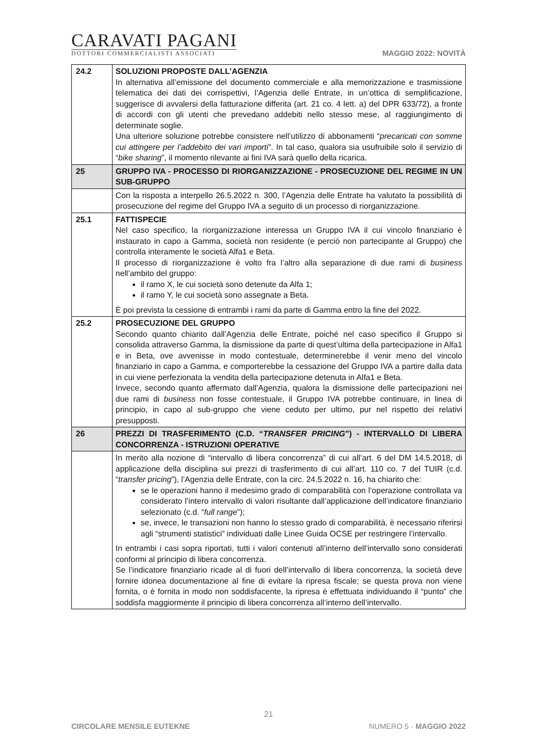CARAVATI PAGANI
DOTTORI COMMERCIALISTI ASSOCIATI
MAGGIO 2022: NOVITÀ
| 24.2 | SOLUZIONI PROPOSTE DALL’AGENZIA In alternativa all’emissione del documento commerciale e alla memorizzazione e trasmissione telematica dei dati dei corrispettivi, l’Agenzia delle Entrate, in un’ottica di semplificazione, suggerisce di avvalersi della fatturazione differita (art. 21 co. 4 lett. a) del DPR 633/72), a fronte di accordi con gli utenti che prevedano addebiti nello stesso mese, al raggiungimento di determinate soglie. Una ulteriore soluzione potrebbe consistere nell’utilizzo di abbonamenti “ precaricati con somme cui attingere per l’addebito dei vari importi ”. In tal caso, qualora sia usufruibile solo il servizio di “ bike sharing ”, il momento rilevante ai fini IVA sarà quello della ricarica. |
| 25 | GRUPPO IVA - PROCESSO DI RIORGANIZZAZIONE - PROSECUZIONE DEL REGIME IN UN SUB-GRUPPO |
| | Con la risposta a interpello 26.5.2022 n. 300, l’Agenzia delle Entrate ha valutato la possibilità di prosecuzione del regime del Gruppo IVA a seguito di un processo di riorganizzazione. |
| 25.1 | FATTISPECIE Nel caso specifico, la riorganizzazione interessa un Gruppo IVA il cui vincolo finanziario è instaurato in capo a Gamma, società non residente (e perciò non partecipante al Gruppo) che controlla interamente le società Alfa1 e Beta. Il processo di riorganizzazione è volto fra l’altro alla separazione di due rami di business nell’ambito del gruppo: il ramo X, le cui società sono detenute da Alfa 1; il ramo Y, le cui società sono assegnate a Beta. È poi prevista la cessione di entrambi i rami da parte di Gamma entro la fine del 2022. |
| 25.2 | PROSECUZIONE DEL GRUPPO Secondo quanto chiarito dall’Agenzia delle Entrate, poiché nel caso specifico il Gruppo si consolida attraverso Gamma, la dismissione da parte di quest’ultima della partecipazione in Alfa1 e in Beta, ove avvenisse in modo contestuale, determinerebbe il venir meno del vincolo finanziario in capo a Gamma, e comporterebbe la cessazione del Gruppo IVA a partire dalla data in cui viene perfezionata la vendita della partecipazione detenuta in Alfa1 e Beta. Invece, secondo quanto affermato dall’Agenzia, qualora la dismissione delle partecipazioni nei due rami di business non fosse contestuale, il Gruppo IVA potrebbe continuare, in linea di principio, in capo al sub-gruppo che viene ceduto per ultimo, pur nel rispetto dei relativi presupposti. |
| 26 | PREZZI DI TRASFERIMENTO (C.D. “ TRANSFER PRICING ”) - INTERVALLO DI LIBERA CONCORRENZA - ISTRUZIONI OPERATIVE |
| | In merito alla nozione di “intervallo di libera concorrenza” di cui all’art. 6 del DM 14.5.2018, di applicazione della disciplina sui prezzi di trasferimento di cui all’art. 110 co. 7 del TUIR (c.d. “ transfer pricing ”), l’Agenzia delle Entrate, con la circ. 24.5.2022 n. 16, ha chiarito che: se le operazioni hanno il medesimo grado di comparabilità con l’operazione controllata va considerato l’intero intervallo di valori risultante dall’applicazione dell’indicatore finanziario selezionato (c.d. “ full range ”); se, invece, le transazioni non hanno lo stesso grado di comparabilità, è necessario riferirsi agli “strumenti statistici” individuati dalle Linee Guida OCSE per restringere l’intervallo. In entrambi i casi sopra riportati, tutti i valori contenuti all’interno dell’intervallo sono considerati conformi al principio di libera concorrenza. Se l’indicatore finanziario ricade al di fuori dell’intervallo di libera concorrenza, la società deve fornire idonea documentazione al fine di evitare la ripresa fiscale; se questa prova non viene fornita, o è fornita in modo non soddisfacente, la ripresa è effettuata individuando il “punto” che soddisfa maggiormente il principio di libera concorrenza all’interno dell’intervallo. |
21
CIRCOLARE MENSILE EUTEKNE NUMERO 5 - MAGGIO 2022